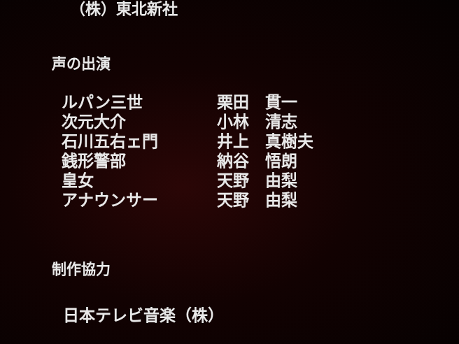（株）東北新社
声の出演
| ルパン三世 | 栗田 貫一 |
| 次元大介 | 小林 清志 |
| 石川五右ェ門 | 井上 真樹夫 |
| 銭形警部 | 納谷 悟朗 |
| 皇女 | 天野 由梨 |
| アナウンサー | 天野 由梨 |
制作協力
日本テレビ音楽（株）